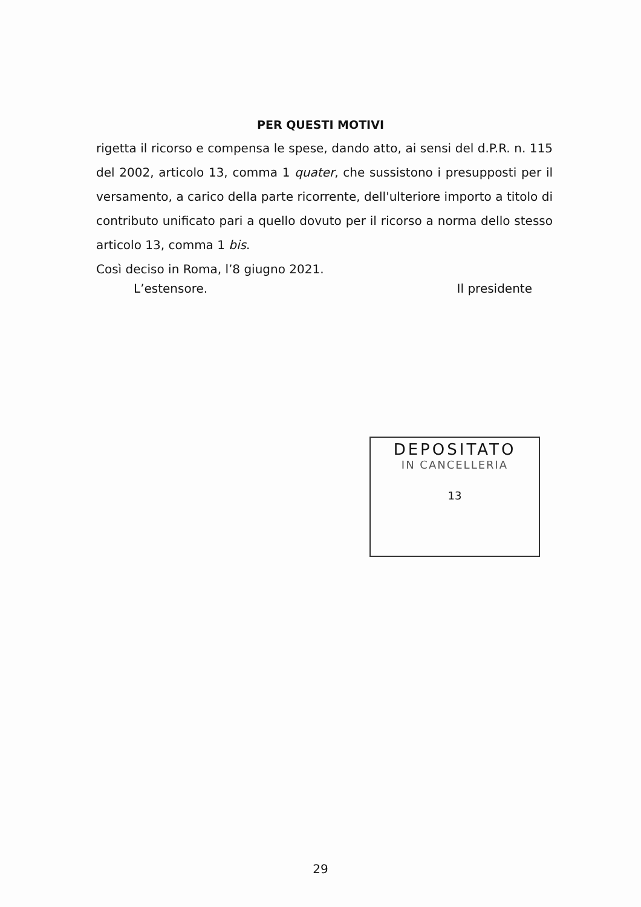PER QUESTI MOTIVI
rigetta il ricorso e compensa le spese, dando atto, ai sensi del d.P.R. n. 115 del 2002, articolo 13, comma 1 quater, che sussistono i presupposti per il versamento, a carico della parte ricorrente, dell'ulteriore importo a titolo di contributo unificato pari a quello dovuto per il ricorso a norma dello stesso articolo 13, comma 1 bis.
Così deciso in Roma, l’8 giugno 2021.
L’estensore. Il presidente
DEPOSITATO
IN CANCELLERIA
13
29